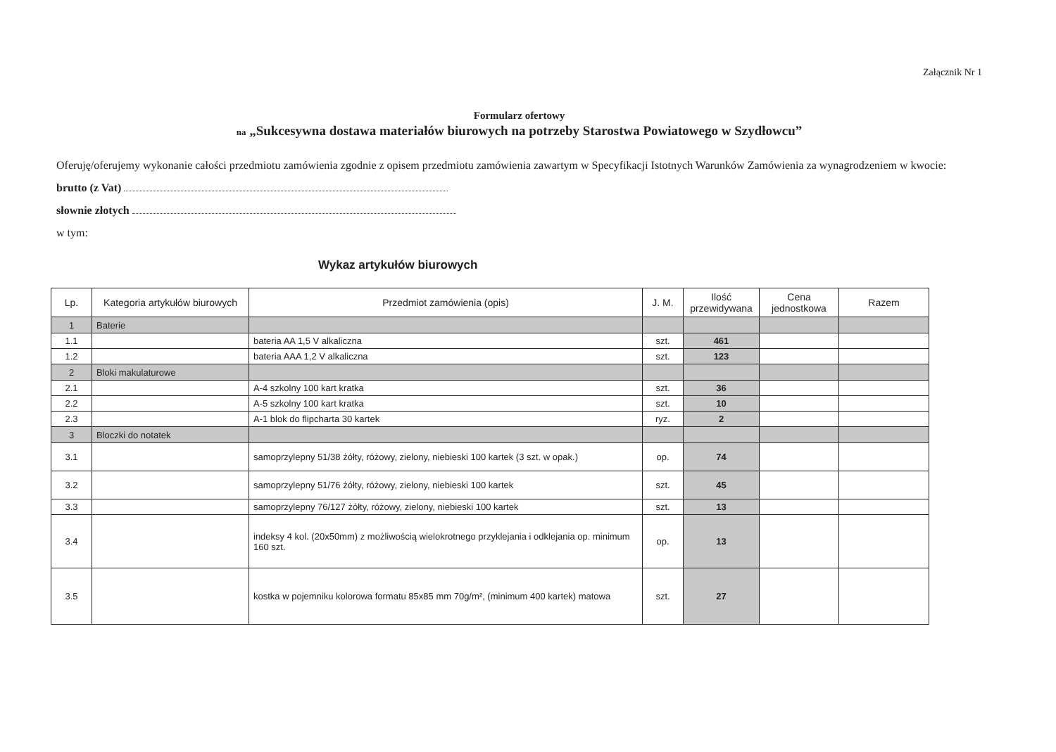Załącznik Nr 1
Formularz ofertowy
na „Sukcesywna dostawa materiałów biurowych na potrzeby Starostwa Powiatowego w Szydłowcu”
Oferuję/oferujemy wykonanie całości przedmiotu zamówienia zgodnie z opisem przedmiotu zamówienia zawartym w Specyfikacji Istotnych Warunków Zamówienia za wynagrodzeniem w kwocie:
brutto (z Vat)
słownie złotych
w tym:
Wykaz artykułów biurowych
| Lp. | Kategoria artykułów biurowych | Przedmiot zamówienia (opis) | J. M. | Ilość przewidywana | Cena jednostkowa | Razem |
| --- | --- | --- | --- | --- | --- | --- |
| 1 | Baterie | | | | | |
| 1.1 | | bateria AA 1,5 V alkaliczna | szt. | 461 | | |
| 1.2 | | bateria AAA 1,2 V alkaliczna | szt. | 123 | | |
| 2 | Bloki makulaturowe | | | | | |
| 2.1 | | A-4 szkolny 100 kart kratka | szt. | 36 | | |
| 2.2 | | A-5 szkolny 100 kart kratka | szt. | 10 | | |
| 2.3 | | A-1 blok do flipcharta 30 kartek | ryz. | 2 | | |
| 3 | Bloczki do notatek | | | | | |
| 3.1 | | samoprzylepny 51/38 żółty, różowy, zielony, niebieski 100 kartek (3 szt. w opak.) | op. | 74 | | |
| 3.2 | | samoprzylepny 51/76 żółty, różowy, zielony, niebieski 100 kartek | szt. | 45 | | |
| 3.3 | | samoprzylepny 76/127 żółty, różowy, zielony, niebieski 100 kartek | szt. | 13 | | |
| 3.4 | | indeksy 4 kol. (20x50mm) z możliwością wielokrotnego przyklejania i odklejania op. minimum 160 szt. | op. | 13 | | |
| 3.5 | | kostka w pojemniku kolorowa formatu 85x85 mm 70g/m², (minimum 400 kartek) matowa | szt. | 27 | | |